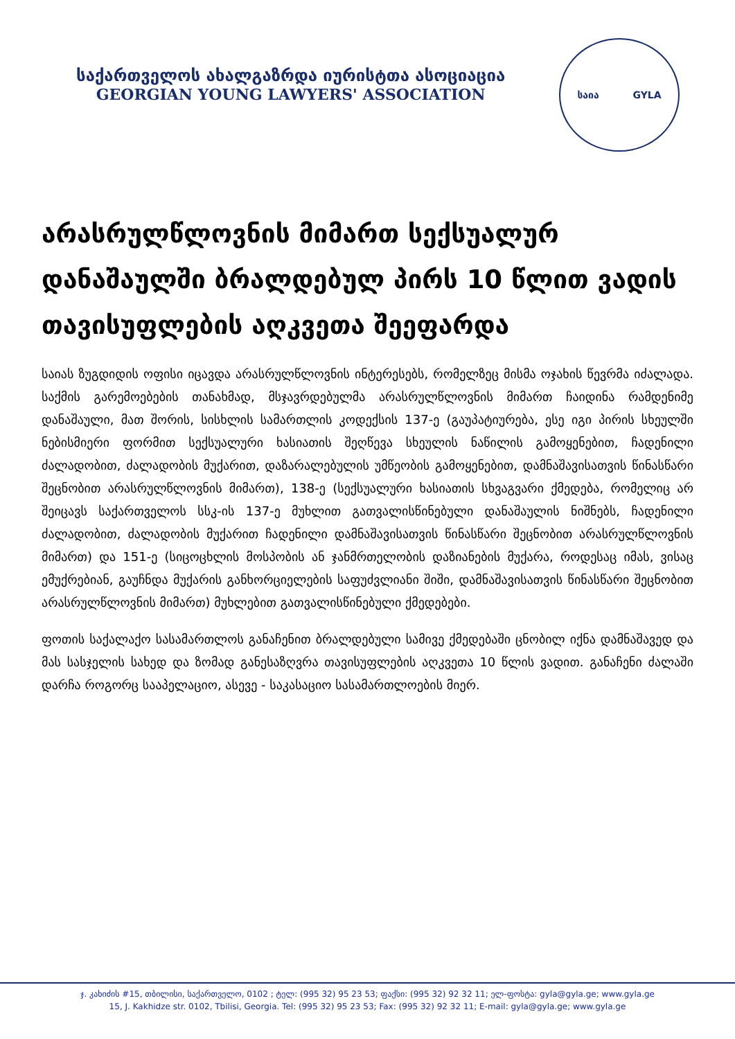საქართველოს ახალგაზრდა იურისტთა ასოციაცია
GEORGIAN YOUNG LAWYERS' ASSOCIATION
საია GYLA
არასრულწლოვნის მიმართ სექსუალურ დანაშაულში ბრალდებულ პირს 10 წლით ვადის თავისუფლების აღკვეთა შეეფარდა
საიას ზუგდიდის ოფისი იცავდა არასრულწლოვნის ინტერესებს, რომელზეც მისმა ოჯახის წევრმა იძალადა. საქმის გარემოებების თანახმად, მსჯავრდებულმა არასრულწლოვნის მიმართ ჩაიდინა რამდენიმე დანაშაული, მათ შორის, სისხლის სამართლის კოდექსის 137-ე (გაუპატიურება, ესე იგი პირის სხეულში ნებისმიერი ფორმით სექსუალური ხასიათის შეღწევა სხეულის ნაწილის გამოყენებით, ჩადენილი ძალადობით, ძალადობის მუქარით, დაზარალებულის უმწეობის გამოყენებით, დამნაშავისათვის წინასწარი შეცნობით არასრულწლოვნის მიმართ), 138-ე (სექსუალური ხასიათის სხვაგვარი ქმედება, რომელიც არ შეიცავს საქართველოს სსკ-ის 137-ე მუხლით გათვალისწინებული დანაშაულის ნიშნებს, ჩადენილი ძალადობით, ძალადობის მუქარით ჩადენილი დამნაშავისათვის წინასწარი შეცნობით არასრულწლოვნის მიმართ) და 151-ე (სიცოცხლის მოსპობის ან ჯანმრთელობის დაზიანების მუქარა, როდესაც იმას, ვისაც ემუქრებიან, გაუჩნდა მუქარის განხორციელების საფუძვლიანი შიში, დამნაშავისათვის წინასწარი შეცნობით არასრულწლოვნის მიმართ) მუხლებით გათვალისწინებული ქმედებები.
ფოთის საქალაქო სასამართლოს განაჩენით ბრალდებული სამივე ქმედებაში ცნობილ იქნა დამნაშავედ და მას სასჯელის სახედ და ზომად განესაზღვრა თავისუფლების აღკვეთა 10 წლის ვადით. განაჩენი ძალაში დარჩა როგორც სააპელაციო, ასევე - საკასაციო სასამართლოების მიერ.
ჯ. კახიძის #15, თბილისი, საქართველო, 0102 ; ტელ: (995 32) 95 23 53; ფაქსი: (995 32) 92 32 11; ელ-ფოსტა: gyla@gyla.ge; www.gyla.ge
15, J. Kakhidze str. 0102, Tbilisi, Georgia. Tel: (995 32) 95 23 53; Fax: (995 32) 92 32 11; E-mail: gyla@gyla.ge; www.gyla.ge